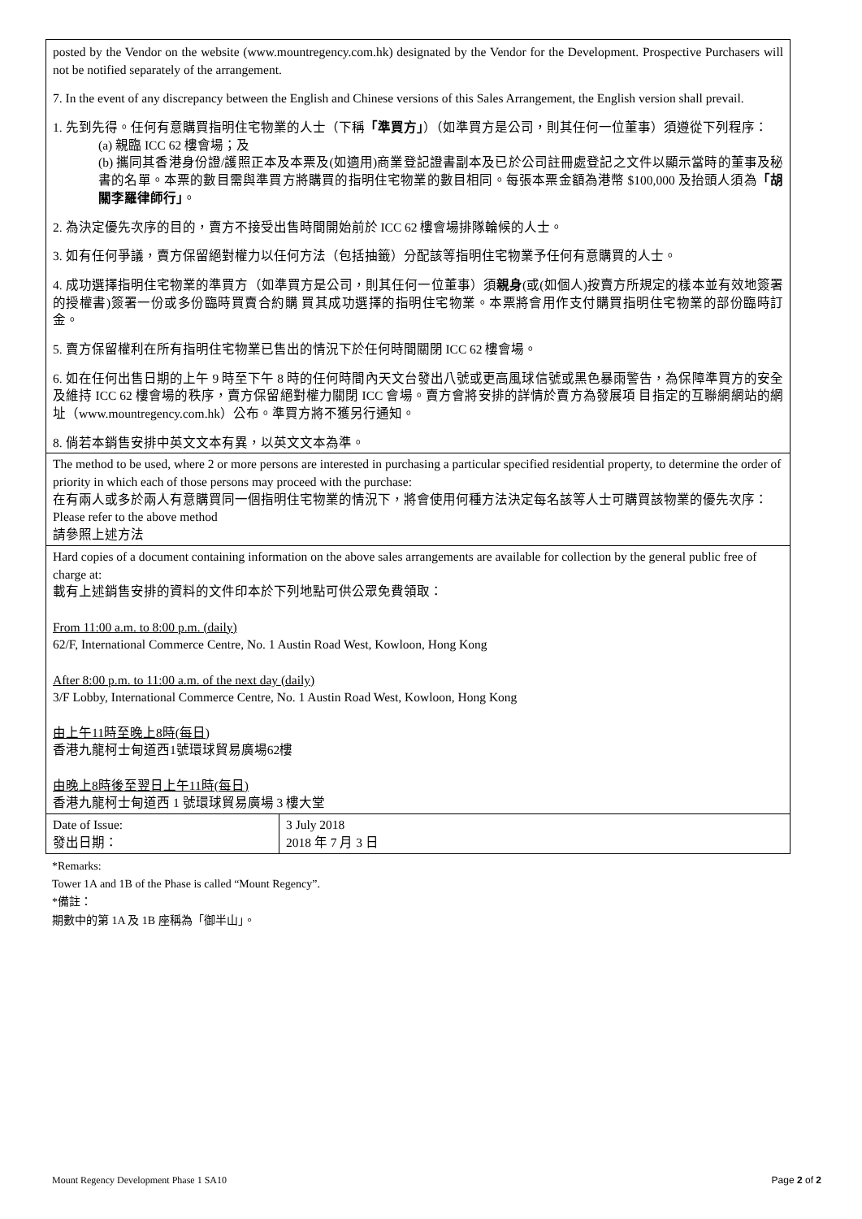| posted by the Vendor on the website (www.mountregency.com.hk) designated by the Vendor for the Development. Prospective Purchasers will not be notified separately of the arrangement. 7. In the event of any discrepancy between the English and Chinese versions of this Sales Arrangement, the English version shall prevail. 1. 先到先得。任何有意購買指明住宅物業的人士（下稱 「準買方」 ）（如準買方是公司，則其任何一位董事）須遵從下列程序： (a) 親臨 ICC 62 樓會場；及 (b) 攜同其香港身份證/護照正本及本票及(如適用)商業登記證書副本及已於公司註冊處登記之文件以顯示當時的董事及秘書的名單。本票的數目需與準買方將購買的指明住宅物業的數目相同。每張本票金額為港幣 $100,000 及抬頭人須為 「胡關李羅律師行」 。 2. 為決定優先次序的目的，賣方不接受出售時間開始前於 ICC 62 樓會場排隊輪候的人士。 3. 如有任何爭議，賣方保留絕對權力以任何方法（包括抽籤）分配該等指明住宅物業予任何有意購買的人士。 4. 成功選擇指明住宅物業的準買方（如準買方是公司，則其任何一位董事）須 親身 (或(如個人)按賣方所規定的樣本並有效地簽署的授權書)簽署一份或多份臨時買賣合約購 買其成功選擇的指明住宅物業。本票將會用作支付購買指明住宅物業的部份臨時訂金。 5. 賣方保留權利在所有指明住宅物業已售出的情況下於任何時間關閉 ICC 62 樓會場。 6. 如在任何出售日期的上午 9 時至下午 8 時的任何時間內天文台發出八號或更高風球信號或黑色暴雨警告，為保障準買方的安全及維持 ICC 62 樓會場的秩序，賣方保留絕對權力關閉 ICC 會場。賣方會將安排的詳情於賣方為發展項 目指定的互聯網網站的網址（www.mountregency.com.hk）公布。準買方將不獲另行通知。 8. 倘若本銷售安排中英文文本有異，以英文文本為準。 | |
| The method to be used, where 2 or more persons are interested in purchasing a particular specified residential property, to determine the order of priority in which each of those persons may proceed with the purchase: 在有兩人或多於兩人有意購買同一個指明住宅物業的情況下，將會使用何種方法決定每名該等人士可購買該物業的優先次序： Please refer to the above method 請參照上述方法 | |
| Hard copies of a document containing information on the above sales arrangements are available for collection by the general public free of charge at: 載有上述銷售安排的資料的文件印本於下列地點可供公眾免費領取： From 11:00 a.m. to 8:00 p.m. (daily) 62/F, International Commerce Centre, No. 1 Austin Road West, Kowloon, Hong Kong After 8:00 p.m. to 11:00 a.m. of the next day (daily) 3/F Lobby, International Commerce Centre, No. 1 Austin Road West, Kowloon, Hong Kong 由上午11時至晚上8時(每日) 香港九龍柯士甸道西1號環球貿易廣場62樓 由晚上8時後至翌日上午11時(每日) 香港九龍柯士甸道西 1 號環球貿易廣場 3 樓大堂 | |
| Date of Issue: 發出日期： | 3 July 2018 2018 年 7 月 3 日 |
*Remarks:
Tower 1A and 1B of the Phase is called “Mount Regency”.
*備註：
期數中的第 1A 及 1B 座稱為「御半山」。
Mount Regency Development Phase 1 SA10 Page 2 of 2